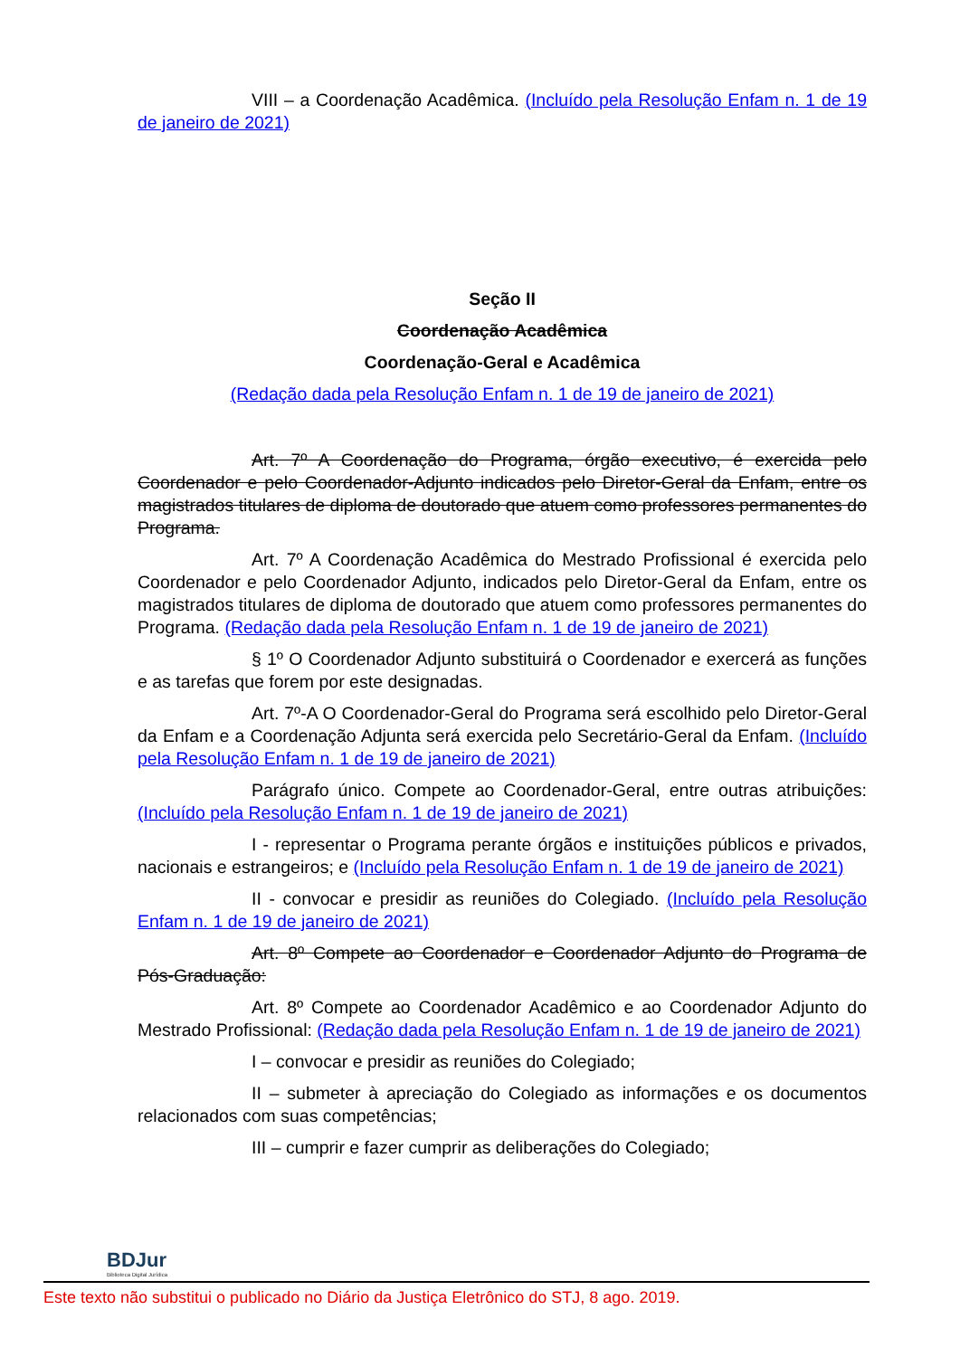VIII – a Coordenação Acadêmica. (Incluído pela Resolução Enfam n. 1 de 19 de janeiro de 2021)
Seção II
Coordenação Acadêmica
Coordenação-Geral e Acadêmica
(Redação dada pela Resolução Enfam n. 1 de 19 de janeiro de 2021)
Art. 7º A Coordenação do Programa, órgão executivo, é exercida pelo Coordenador e pelo Coordenador-Adjunto indicados pelo Diretor-Geral da Enfam, entre os magistrados titulares de diploma de doutorado que atuem como professores permanentes do Programa.
Art. 7º A Coordenação Acadêmica do Mestrado Profissional é exercida pelo Coordenador e pelo Coordenador Adjunto, indicados pelo Diretor-Geral da Enfam, entre os magistrados titulares de diploma de doutorado que atuem como professores permanentes do Programa. (Redação dada pela Resolução Enfam n. 1 de 19 de janeiro de 2021)
§ 1º O Coordenador Adjunto substituirá o Coordenador e exercerá as funções e as tarefas que forem por este designadas.
Art. 7º-A O Coordenador-Geral do Programa será escolhido pelo Diretor-Geral da Enfam e a Coordenação Adjunta será exercida pelo Secretário-Geral da Enfam. (Incluído pela Resolução Enfam n. 1 de 19 de janeiro de 2021)
Parágrafo único. Compete ao Coordenador-Geral, entre outras atribuições: (Incluído pela Resolução Enfam n. 1 de 19 de janeiro de 2021)
I - representar o Programa perante órgãos e instituições públicos e privados, nacionais e estrangeiros; e (Incluído pela Resolução Enfam n. 1 de 19 de janeiro de 2021)
II - convocar e presidir as reuniões do Colegiado. (Incluído pela Resolução Enfam n. 1 de 19 de janeiro de 2021)
Art. 8º Compete ao Coordenador e Coordenador Adjunto do Programa de Pós-Graduação:
Art. 8º Compete ao Coordenador Acadêmico e ao Coordenador Adjunto do Mestrado Profissional: (Redação dada pela Resolução Enfam n. 1 de 19 de janeiro de 2021)
I – convocar e presidir as reuniões do Colegiado;
II – submeter à apreciação do Colegiado as informações e os documentos relacionados com suas competências;
III – cumprir e fazer cumprir as deliberações do Colegiado;
BDJur
Biblioteca Digital Jurídica
Este texto não substitui o publicado no Diário da Justiça Eletrônico do STJ, 8 ago. 2019.